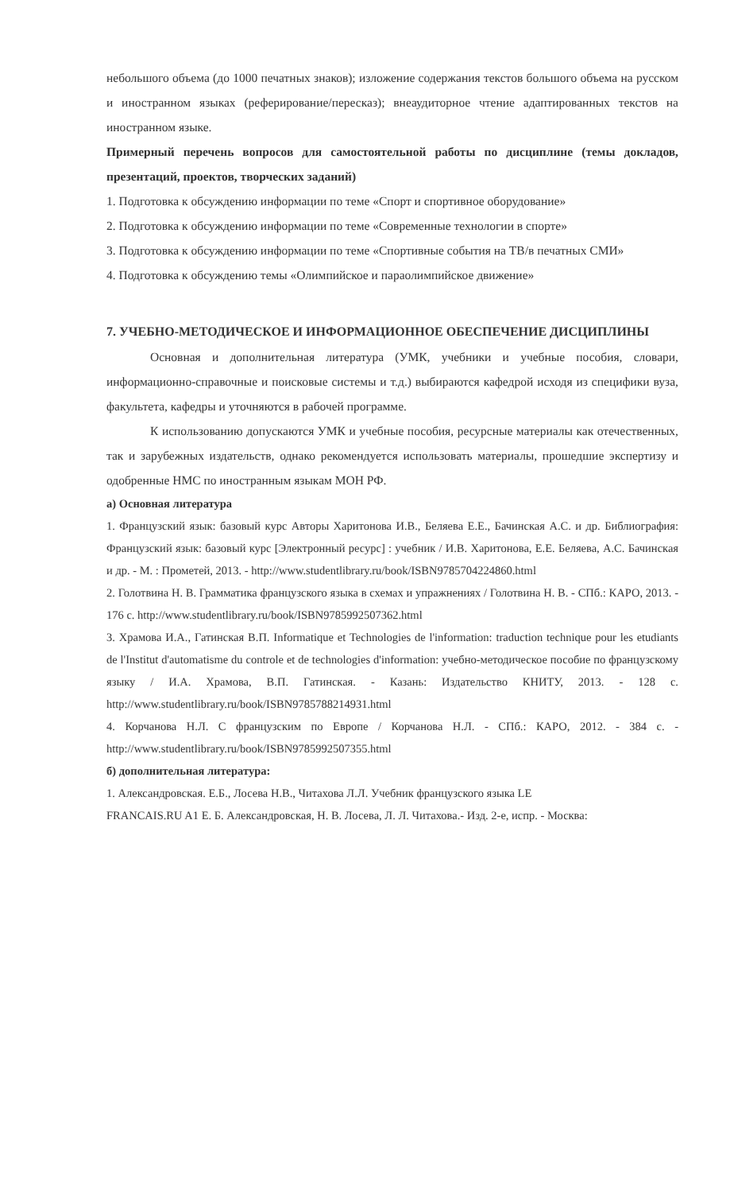небольшого объема (до 1000 печатных знаков); изложение содержания текстов большого объема на русском и иностранном языках (реферирование/пересказ); внеаудиторное чтение адаптированных текстов на иностранном языке.
Примерный перечень вопросов для самостоятельной работы по дисциплине (темы докладов, презентаций, проектов, творческих заданий)
1. Подготовка к обсуждению информации по теме «Спорт и спортивное оборудование»
2. Подготовка к обсуждению информации по теме «Современные технологии в спорте»
3. Подготовка к обсуждению информации по теме «Спортивные события на ТВ/в печатных СМИ»
4. Подготовка к обсуждению темы «Олимпийское и параолимпийское движение»
7. УЧЕБНО-МЕТОДИЧЕСКОЕ И ИНФОРМАЦИОННОЕ ОБЕСПЕЧЕНИЕ ДИСЦИПЛИНЫ
Основная и дополнительная литература (УМК, учебники и учебные пособия, словари, информационно-справочные и поисковые системы и т.д.) выбираются кафедрой исходя из специфики вуза, факультета, кафедры и уточняются в рабочей программе.
К использованию допускаются УМК и учебные пособия, ресурсные материалы как отечественных, так и зарубежных издательств, однако рекомендуется использовать материалы, прошедшие экспертизу и одобренные НМС по иностранным языкам МОН РФ.
а) Основная литература
1. Французский язык: базовый курс Авторы Харитонова И.В., Беляева Е.Е., Бачинская А.С. и др. Библиография: Французский язык: базовый курс [Электронный ресурс] : учебник / И.В. Харитонова, Е.Е. Беляева, А.С. Бачинская и др. - М. : Прометей, 2013. - http://www.studentlibrary.ru/book/ISBN9785704224860.html
2. Голотвина Н. В. Грамматика французского языка в схемах и упражнениях / Голотвина Н. В. - СПб.: КАРО, 2013. - 176 с. http://www.studentlibrary.ru/book/ISBN9785992507362.html
3. Храмова И.А., Гатинская В.П. Informatique et Technologies de l'information: traduction technique pour les etudiants de l'Institut d'automatisme du controle et de technologies d'information: учебно-методическое пособие по французскому языку / И.А. Храмова, В.П. Гатинская. - Казань: Издательство КНИТУ, 2013. - 128 с. http://www.studentlibrary.ru/book/ISBN9785788214931.html
4. Корчанова Н.Л. С французским по Европе / Корчанова Н.Л. - СПб.: КАРО, 2012. - 384 с. - http://www.studentlibrary.ru/book/ISBN9785992507355.html
б) дополнительная литература:
1. Александровская. Е.Б., Лосева Н.В., Читахова Л.Л. Учебник французского языка LE
FRANCAIS.RU A1 Е. Б. Александровская, Н. В. Лосева, Л. Л. Читахова.- Изд. 2-е, испр. - Москва: